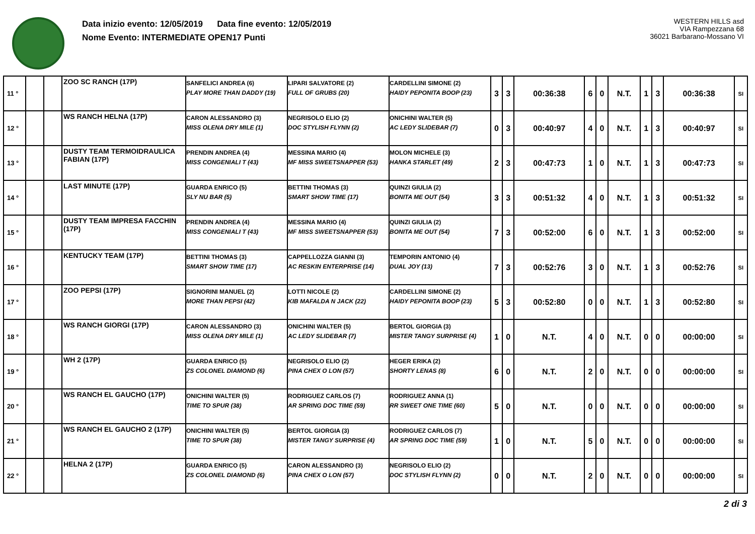Data inizio evento: 12/05/2019 Data fine evento: 12/05/2019
Nome Evento: INTERMEDIATE OPEN17 Punti
WESTERN HILLS asd
VIA Rampezzana 68
36021 Barbarano-Mossano VI
| 11 ° | | | ZOO SC RANCH (17P) | SANFELICI ANDREA (6) PLAY MORE THAN DADDY (19) | LIPARI SALVATORE (2) FULL OF GRUBS (20) | CARDELLINI SIMONE (2) HAIDY PEPONITA BOOP (23) | 3 | 3 | 00:36:38 | 6 | 0 | N.T. | 1 | 3 | 00:36:38 | SI |
| 12 ° | | | WS RANCH HELNA (17P) | CARON ALESSANDRO (3) MISS OLENA DRY MILE (1) | NEGRISOLO ELIO (2) DOC STYLISH FLYNN (2) | ONICHINI WALTER (5) AC LEDY SLIDEBAR (7) | 0 | 3 | 00:40:97 | 4 | 0 | N.T. | 1 | 3 | 00:40:97 | SI |
| 13 ° | | | DUSTY TEAM TERMOIDRAULICA FABIAN (17P) | PRENDIN ANDREA (4) MISS CONGENIALI T (43) | MESSINA MARIO (4) MF MISS SWEETSNAPPER (53) | MOLON MICHELE (3) HANKA STARLET (49) | 2 | 3 | 00:47:73 | 1 | 0 | N.T. | 1 | 3 | 00:47:73 | SI |
| 14 ° | | | LAST MINUTE (17P) | GUARDA ENRICO (5) SLY NU BAR (5) | BETTINI THOMAS (3) SMART SHOW TIME (17) | QUINZI GIULIA (2) BONITA ME OUT (54) | 3 | 3 | 00:51:32 | 4 | 0 | N.T. | 1 | 3 | 00:51:32 | SI |
| 15 ° | | | DUSTY TEAM IMPRESA FACCHIN (17P) | PRENDIN ANDREA (4) MISS CONGENIALI T (43) | MESSINA MARIO (4) MF MISS SWEETSNAPPER (53) | QUINZI GIULIA (2) BONITA ME OUT (54) | 7 | 3 | 00:52:00 | 6 | 0 | N.T. | 1 | 3 | 00:52:00 | SI |
| 16 ° | | | KENTUCKY TEAM (17P) | BETTINI THOMAS (3) SMART SHOW TIME (17) | CAPPELLOZZA GIANNI (3) AC RESKIN ENTERPRISE (14) | TEMPORIN ANTONIO (4) DUAL JOY (13) | 7 | 3 | 00:52:76 | 3 | 0 | N.T. | 1 | 3 | 00:52:76 | SI |
| 17 ° | | | ZOO PEPSI (17P) | SIGNORINI MANUEL (2) MORE THAN PEPSI (42) | LOTTI NICOLE (2) KIB MAFALDA N JACK (22) | CARDELLINI SIMONE (2) HAIDY PEPONITA BOOP (23) | 5 | 3 | 00:52:80 | 0 | 0 | N.T. | 1 | 3 | 00:52:80 | SI |
| 18 ° | | | WS RANCH GIORGI (17P) | CARON ALESSANDRO (3) MISS OLENA DRY MILE (1) | ONICHINI WALTER (5) AC LEDY SLIDEBAR (7) | BERTOL GIORGIA (3) MISTER TANGY SURPRISE (4) | 1 | 0 | N.T. | 4 | 0 | N.T. | 0 | 0 | 00:00:00 | SI |
| 19 ° | | | WH 2 (17P) | GUARDA ENRICO (5) ZS COLONEL DIAMOND (6) | NEGRISOLO ELIO (2) PINA CHEX O LON (57) | HEGER ERIKA (2) SHORTY LENAS (8) | 6 | 0 | N.T. | 2 | 0 | N.T. | 0 | 0 | 00:00:00 | SI |
| 20 ° | | | WS RANCH EL GAUCHO (17P) | ONICHINI WALTER (5) TIME TO SPUR (38) | RODRIGUEZ CARLOS (7) AR SPRING DOC TIME (59) | RODRIGUEZ ANNA (1) RR SWEET ONE TIME (60) | 5 | 0 | N.T. | 0 | 0 | N.T. | 0 | 0 | 00:00:00 | SI |
| 21 ° | | | WS RANCH EL GAUCHO 2 (17P) | ONICHINI WALTER (5) TIME TO SPUR (38) | BERTOL GIORGIA (3) MISTER TANGY SURPRISE (4) | RODRIGUEZ CARLOS (7) AR SPRING DOC TIME (59) | 1 | 0 | N.T. | 5 | 0 | N.T. | 0 | 0 | 00:00:00 | SI |
| 22 ° | | | HELNA 2 (17P) | GUARDA ENRICO (5) ZS COLONEL DIAMOND (6) | CARON ALESSANDRO (3) PINA CHEX O LON (57) | NEGRISOLO ELIO (2) DOC STYLISH FLYNN (2) | 0 | 0 | N.T. | 2 | 0 | N.T. | 0 | 0 | 00:00:00 | SI |
2 di 3